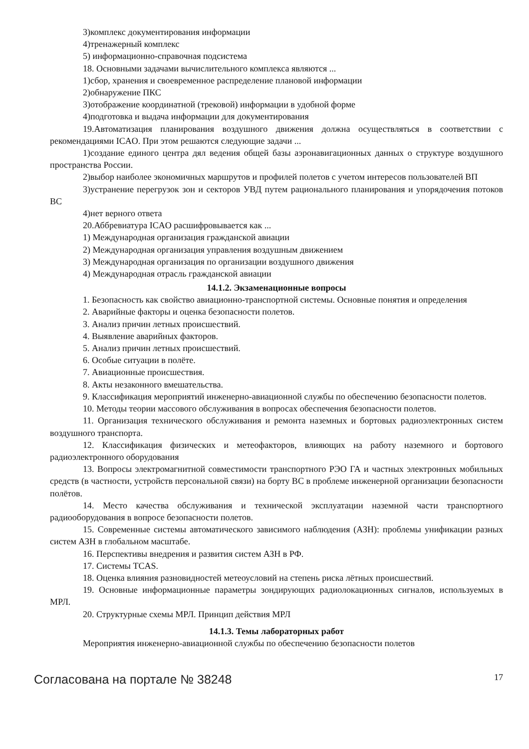3)комплекс документирования информации
4)тренажерный комплекс
5) информационно-справочная подсистема
18. Основными задачами вычислительного комплекса являются ...
1)сбор, хранения и своевременное распределение плановой информации
2)обнаружение ПКС
3)отображение координатной (трековой) информации в удобной форме
4)подготовка и выдача информации для документирования
19.Автоматизация планирования воздушного движения должна осуществляться в соответствии с рекомендациями ICAO. При этом решаются следующие задачи ...
1)создание единого центра дял ведения общей базы аэронавигационных данных о структуре воздушного пространства России.
2)выбор наиболее экономичных маршрутов и профилей полетов с учетом интересов пользователей ВП
3)устранение перегрузок зон и секторов УВД путем рационального планирования и упорядочения потоков ВС
4)нет верного ответа
20.Аббревиатура ICAO расшифровывается как ...
1) Международная организация гражданской авиации
2) Международная организация управления воздушным движением
3) Международная организация по организации воздушного движения
4) Международная отрасль гражданской авиации
14.1.2. Экзаменационные вопросы
1. Безопасность как свойство авиационно-транспортной системы. Основные понятия и определения
2. Аварийные факторы и оценка безопасности полетов.
3. Анализ причин летных происшествий.
4. Выявление аварийных факторов.
5. Анализ причин летных происшествий.
6. Особые ситуации в полёте.
7. Авиационные происшествия.
8. Акты незаконного вмешательства.
9. Классификация мероприятий инженерно-авиационной службы по обеспечению безопасности полетов.
10. Методы теории массового обслуживания в вопросах обеспечения безопасности полетов.
11. Организация технического обслуживания и ремонта наземных и бортовых радиоэлектронных систем воздушного транспорта.
12. Классификация физических и метеофакторов, влияющих на работу наземного и бортового радиоэлектронного оборудования
13. Вопросы электромагнитной совместимости транспортного РЭО ГА и частных электронных мобильных средств (в частности, устройств персональной связи) на борту ВС в проблеме инженерной организации безопасности полётов.
14. Место качества обслуживания и технической эксплуатации наземной части транспортного радиооборудования в вопросе безопасности полетов.
15. Современные системы автоматического зависимого наблюдения (АЗН): проблемы унификации разных систем АЗН в глобальном масштабе.
16. Перспективы внедрения и развития систем АЗН в РФ.
17. Системы TCAS.
18. Оценка влияния разновидностей метеоусловий на степень риска лётных происшествий.
19. Основные информационные параметры зондирующих радиолокационных сигналов, используемых в МРЛ.
20. Структурные схемы МРЛ. Принцип действия МРЛ
14.1.3. Темы лабораторных работ
Мероприятия инженерно-авиационной службы по обеспечению безопасности полетов
Согласована на портале № 38248 17